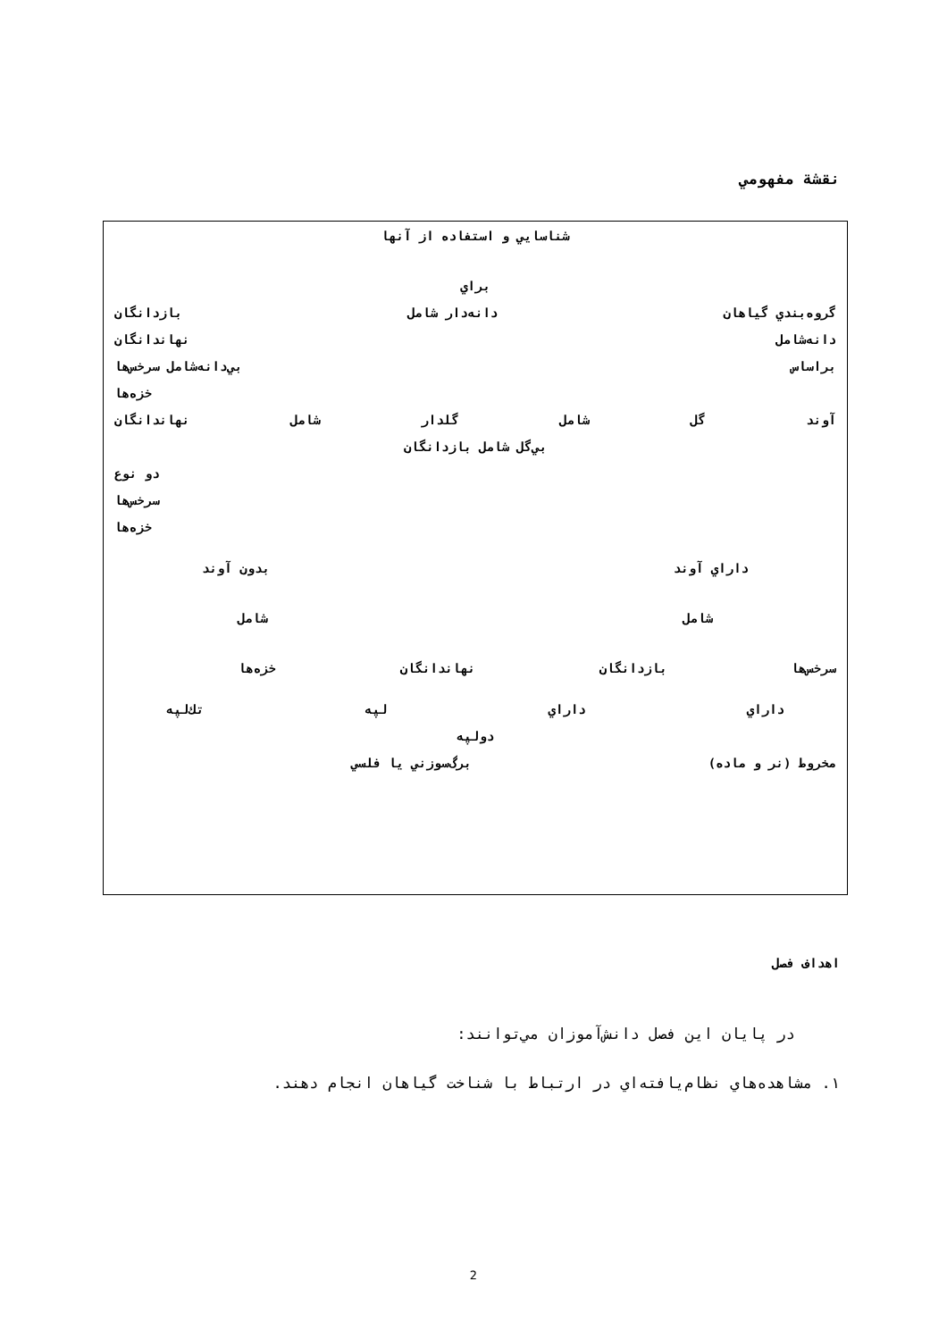نقشة مفهومي
شناسايي و استفاده از آنها
براي
گروه‌بندي گياهان دانه‌دار شامل بازدانگان
دانه‌شامل نهاندانگان
براساس بي‌دانه‌شامل سرخس‌ها
خزه‌ها
آوند گل شامل گلدار شامل نهاندانگان
بي‌گل شامل بازدانگان
دو نوع
سرخس‌ها
خزه‌ها
داراي آوند بدون آوند
شامل شامل
سرخس‌ها بازدانگان نهاندانگان خزه‌ها
داراي داراي لپه تك‌لپه
دولپه
مخروط (نر و ماده) برگ‌سوزني يا فلسي
اهداف فصل
در پايان اين فصل دانش‌آموزان مي‌توانند:
۱. مشاهده‌هاي نظام‌يافته‌اي در ارتباط با شناخت گياهان انجام دهند.
2